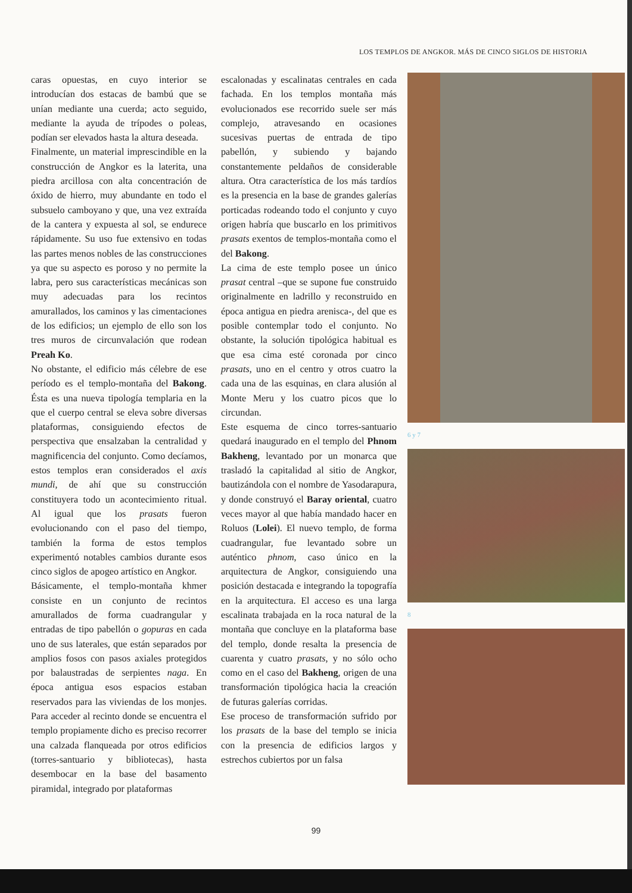LOS TEMPLOS DE ANGKOR. MÁS DE CINCO SIGLOS DE HISTORIA
caras opuestas, en cuyo interior se introducían dos estacas de bambú que se unían mediante una cuerda; acto seguido, mediante la ayuda de trípodes o poleas, podían ser elevados hasta la altura deseada.
Finalmente, un material imprescindible en la construcción de Angkor es la laterita, una piedra arcillosa con alta concentración de óxido de hierro, muy abundante en todo el subsuelo camboyano y que, una vez extraída de la cantera y expuesta al sol, se endurece rápidamente. Su uso fue extensivo en todas las partes menos nobles de las construcciones ya que su aspecto es poroso y no permite la labra, pero sus características mecánicas son muy adecuadas para los recintos amurallados, los caminos y las cimentaciones de los edificios; un ejemplo de ello son los tres muros de circunvalación que rodean Preah Ko.
No obstante, el edificio más célebre de ese período es el templo-montaña del Bakong. Ésta es una nueva tipología templaria en la que el cuerpo central se eleva sobre diversas plataformas, consiguiendo efectos de perspectiva que ensalzaban la centralidad y magnificencia del conjunto. Como decíamos, estos templos eran considerados el axis mundi, de ahí que su construcción constituyera todo un acontecimiento ritual. Al igual que los prasats fueron evolucionando con el paso del tiempo, también la forma de estos templos experimentó notables cambios durante esos cinco siglos de apogeo artístico en Angkor.
Básicamente, el templo-montaña khmer consiste en un conjunto de recintos amurallados de forma cuadrangular y entradas de tipo pabellón o gopuras en cada uno de sus laterales, que están separados por amplios fosos con pasos axiales protegidos por balaustradas de serpientes naga. En época antigua esos espacios estaban reservados para las viviendas de los monjes. Para acceder al recinto donde se encuentra el templo propiamente dicho es preciso recorrer una calzada flanqueada por otros edificios (torres-santuario y bibliotecas), hasta desembocar en la base del basamento piramidal, integrado por plataformas
escalonadas y escalinatas centrales en cada fachada. En los templos montaña más evolucionados ese recorrido suele ser más complejo, atravesando en ocasiones sucesivas puertas de entrada de tipo pabellón, y subiendo y bajando constantemente peldaños de considerable altura. Otra característica de los más tardíos es la presencia en la base de grandes galerías porticadas rodeando todo el conjunto y cuyo origen habría que buscarlo en los primitivos prasats exentos de templos-montaña como el del Bakong.
La cima de este templo posee un único prasat central –que se supone fue construido originalmente en ladrillo y reconstruido en época antigua en piedra arenisca-, del que es posible contemplar todo el conjunto. No obstante, la solución tipológica habitual es que esa cima esté coronada por cinco prasats, uno en el centro y otros cuatro la cada una de las esquinas, en clara alusión al Monte Meru y los cuatro picos que lo circundan.
Este esquema de cinco torres-santuario quedará inaugurado en el templo del Phnom Bakheng, levantado por un monarca que trasladó la capitalidad al sitio de Angkor, bautizándola con el nombre de Yasodarapura, y donde construyó el Baray oriental, cuatro veces mayor al que había mandado hacer en Roluos (Lolei). El nuevo templo, de forma cuadrangular, fue levantado sobre un auténtico phnom, caso único en la arquitectura de Angkor, consiguiendo una posición destacada e integrando la topografía en la arquitectura. El acceso es una larga escalinata trabajada en la roca natural de la montaña que concluye en la plataforma base del templo, donde resalta la presencia de cuarenta y cuatro prasats, y no sólo ocho como en el caso del Bakheng, origen de una transformación tipológica hacia la creación de futuras galerías corridas.
Ese proceso de transformación sufrido por los prasats de la base del templo se inicia con la presencia de edificios largos y estrechos cubiertos por un falsa
6 y 7
8
99